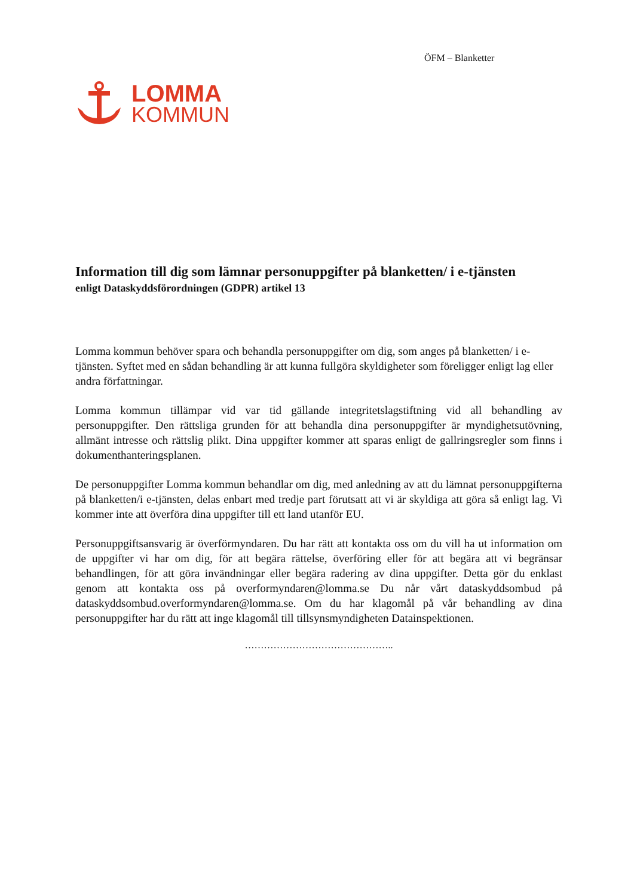ÖFM – Blanketter
LOMMA
KOMMUN
Information till dig som lämnar personuppgifter på blanketten/ i e-tjänsten
enligt Dataskyddsförordningen (GDPR) artikel 13
Lomma kommun behöver spara och behandla personuppgifter om dig, som anges på blanketten/ i e-tjänsten. Syftet med en sådan behandling är att kunna fullgöra skyldigheter som föreligger enligt lag eller andra författningar.
Lomma kommun tillämpar vid var tid gällande integritetslagstiftning vid all behandling av personuppgifter. Den rättsliga grunden för att behandla dina personuppgifter är myndighetsutövning, allmänt intresse och rättslig plikt. Dina uppgifter kommer att sparas enligt de gallringsregler som finns i dokumenthanteringsplanen.
De personuppgifter Lomma kommun behandlar om dig, med anledning av att du lämnat personuppgifterna på blanketten/i e-tjänsten, delas enbart med tredje part förutsatt att vi är skyldiga att göra så enligt lag. Vi kommer inte att överföra dina uppgifter till ett land utanför EU.
Personuppgiftsansvarig är överförmyndaren. Du har rätt att kontakta oss om du vill ha ut information om de uppgifter vi har om dig, för att begära rättelse, överföring eller för att begära att vi begränsar behandlingen, för att göra invändningar eller begära radering av dina uppgifter. Detta gör du enklast genom att kontakta oss på overformyndaren@lomma.se Du når vårt dataskyddsombud på dataskyddsombud.overformyndaren@lomma.se. Om du har klagomål på vår behandling av dina personuppgifter har du rätt att inge klagomål till tillsynsmyndigheten Datainspektionen.
………………………………………..